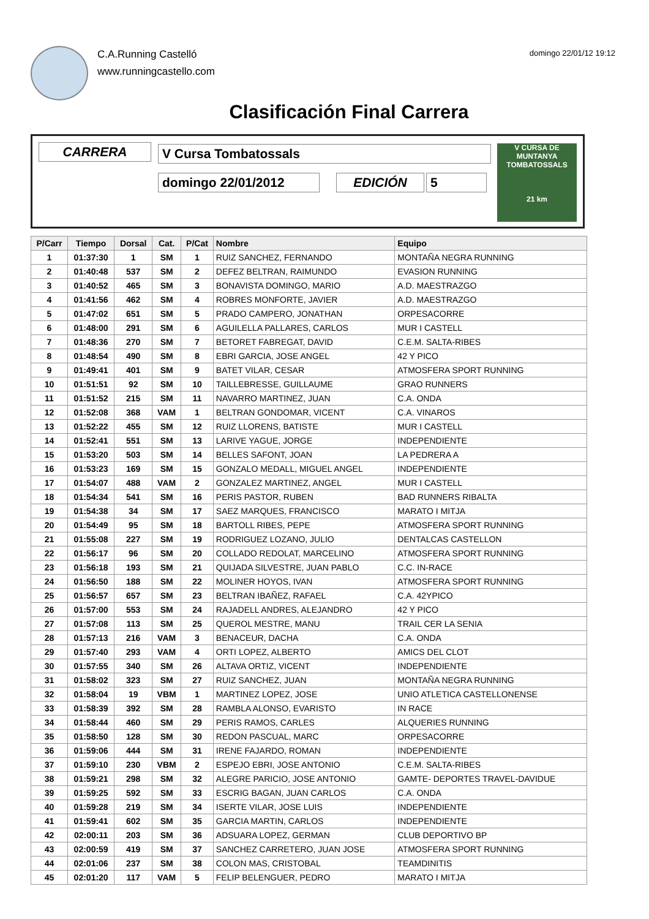C.A.Running Castelló
www.runningcastello.com
domingo 22/01/12 19:12
Clasificación Final Carrera
CARRERA V Cursa Tombatossals
domingo 22/01/2012 EDICIÓN 5
V CURSA DE MUNTANYA
TOMBATOSSALS
21 km
| P/Carr | Tiempo | Dorsal | Cat. | P/Cat | Nombre | Equipo |
| --- | --- | --- | --- | --- | --- | --- |
| 1 | 01:37:30 | 1 | SM | 1 | RUIZ SANCHEZ, FERNANDO | MONTAÑA NEGRA RUNNING |
| 2 | 01:40:48 | 537 | SM | 2 | DEFEZ BELTRAN, RAIMUNDO | EVASION RUNNING |
| 3 | 01:40:52 | 465 | SM | 3 | BONAVISTA DOMINGO, MARIO | A.D. MAESTRAZGO |
| 4 | 01:41:56 | 462 | SM | 4 | ROBRES MONFORTE, JAVIER | A.D. MAESTRAZGO |
| 5 | 01:47:02 | 651 | SM | 5 | PRADO CAMPERO, JONATHAN | ORPESACORRE |
| 6 | 01:48:00 | 291 | SM | 6 | AGUILELLA PALLARES, CARLOS | MUR I CASTELL |
| 7 | 01:48:36 | 270 | SM | 7 | BETORET FABREGAT, DAVID | C.E.M. SALTA-RIBES |
| 8 | 01:48:54 | 490 | SM | 8 | EBRI GARCIA, JOSE ANGEL | 42 Y PICO |
| 9 | 01:49:41 | 401 | SM | 9 | BATET VILAR, CESAR | ATMOSFERA SPORT RUNNING |
| 10 | 01:51:51 | 92 | SM | 10 | TAILLEBRESSE, GUILLAUME | GRAO RUNNERS |
| 11 | 01:51:52 | 215 | SM | 11 | NAVARRO MARTINEZ, JUAN | C.A. ONDA |
| 12 | 01:52:08 | 368 | VAM | 1 | BELTRAN GONDOMAR, VICENT | C.A. VINAROS |
| 13 | 01:52:22 | 455 | SM | 12 | RUIZ LLORENS, BATISTE | MUR I CASTELL |
| 14 | 01:52:41 | 551 | SM | 13 | LARIVE YAGUE, JORGE | INDEPENDIENTE |
| 15 | 01:53:20 | 503 | SM | 14 | BELLES SAFONT, JOAN | LA PEDRERA A |
| 16 | 01:53:23 | 169 | SM | 15 | GONZALO MEDALL, MIGUEL ANGEL | INDEPENDIENTE |
| 17 | 01:54:07 | 488 | VAM | 2 | GONZALEZ MARTINEZ, ANGEL | MUR I CASTELL |
| 18 | 01:54:34 | 541 | SM | 16 | PERIS PASTOR, RUBEN | BAD RUNNERS RIBALTA |
| 19 | 01:54:38 | 34 | SM | 17 | SAEZ MARQUES, FRANCISCO | MARATO I MITJA |
| 20 | 01:54:49 | 95 | SM | 18 | BARTOLL RIBES, PEPE | ATMOSFERA SPORT RUNNING |
| 21 | 01:55:08 | 227 | SM | 19 | RODRIGUEZ LOZANO, JULIO | DENTALCAS CASTELLON |
| 22 | 01:56:17 | 96 | SM | 20 | COLLADO REDOLAT, MARCELINO | ATMOSFERA SPORT RUNNING |
| 23 | 01:56:18 | 193 | SM | 21 | QUIJADA SILVESTRE, JUAN PABLO | C.C. IN-RACE |
| 24 | 01:56:50 | 188 | SM | 22 | MOLINER HOYOS, IVAN | ATMOSFERA SPORT RUNNING |
| 25 | 01:56:57 | 657 | SM | 23 | BELTRAN IBAÑEZ, RAFAEL | C.A. 42YPICO |
| 26 | 01:57:00 | 553 | SM | 24 | RAJADELL ANDRES, ALEJANDRO | 42 Y PICO |
| 27 | 01:57:08 | 113 | SM | 25 | QUEROL MESTRE, MANU | TRAIL CER LA SENIA |
| 28 | 01:57:13 | 216 | VAM | 3 | BENACEUR, DACHA | C.A. ONDA |
| 29 | 01:57:40 | 293 | VAM | 4 | ORTI LOPEZ, ALBERTO | AMICS DEL CLOT |
| 30 | 01:57:55 | 340 | SM | 26 | ALTAVA ORTIZ, VICENT | INDEPENDIENTE |
| 31 | 01:58:02 | 323 | SM | 27 | RUIZ SANCHEZ, JUAN | MONTAÑA NEGRA RUNNING |
| 32 | 01:58:04 | 19 | VBM | 1 | MARTINEZ LOPEZ, JOSE | UNIO ATLETICA CASTELLONENSE |
| 33 | 01:58:39 | 392 | SM | 28 | RAMBLA ALONSO, EVARISTO | IN RACE |
| 34 | 01:58:44 | 460 | SM | 29 | PERIS RAMOS, CARLES | ALQUERIES RUNNING |
| 35 | 01:58:50 | 128 | SM | 30 | REDON PASCUAL, MARC | ORPESACORRE |
| 36 | 01:59:06 | 444 | SM | 31 | IRENE FAJARDO, ROMAN | INDEPENDIENTE |
| 37 | 01:59:10 | 230 | VBM | 2 | ESPEJO EBRI, JOSE ANTONIO | C.E.M. SALTA-RIBES |
| 38 | 01:59:21 | 298 | SM | 32 | ALEGRE PARICIO, JOSE ANTONIO | GAMTE- DEPORTES TRAVEL-DAVIDUE |
| 39 | 01:59:25 | 592 | SM | 33 | ESCRIG BAGAN, JUAN CARLOS | C.A. ONDA |
| 40 | 01:59:28 | 219 | SM | 34 | ISERTE VILAR, JOSE LUIS | INDEPENDIENTE |
| 41 | 01:59:41 | 602 | SM | 35 | GARCIA MARTIN, CARLOS | INDEPENDIENTE |
| 42 | 02:00:11 | 203 | SM | 36 | ADSUARA LOPEZ, GERMAN | CLUB DEPORTIVO BP |
| 43 | 02:00:59 | 419 | SM | 37 | SANCHEZ CARRETERO, JUAN JOSE | ATMOSFERA SPORT RUNNING |
| 44 | 02:01:06 | 237 | SM | 38 | COLON MAS, CRISTOBAL | TEAMDINITIS |
| 45 | 02:01:20 | 117 | VAM | 5 | FELIP BELENGUER, PEDRO | MARATO I MITJA |